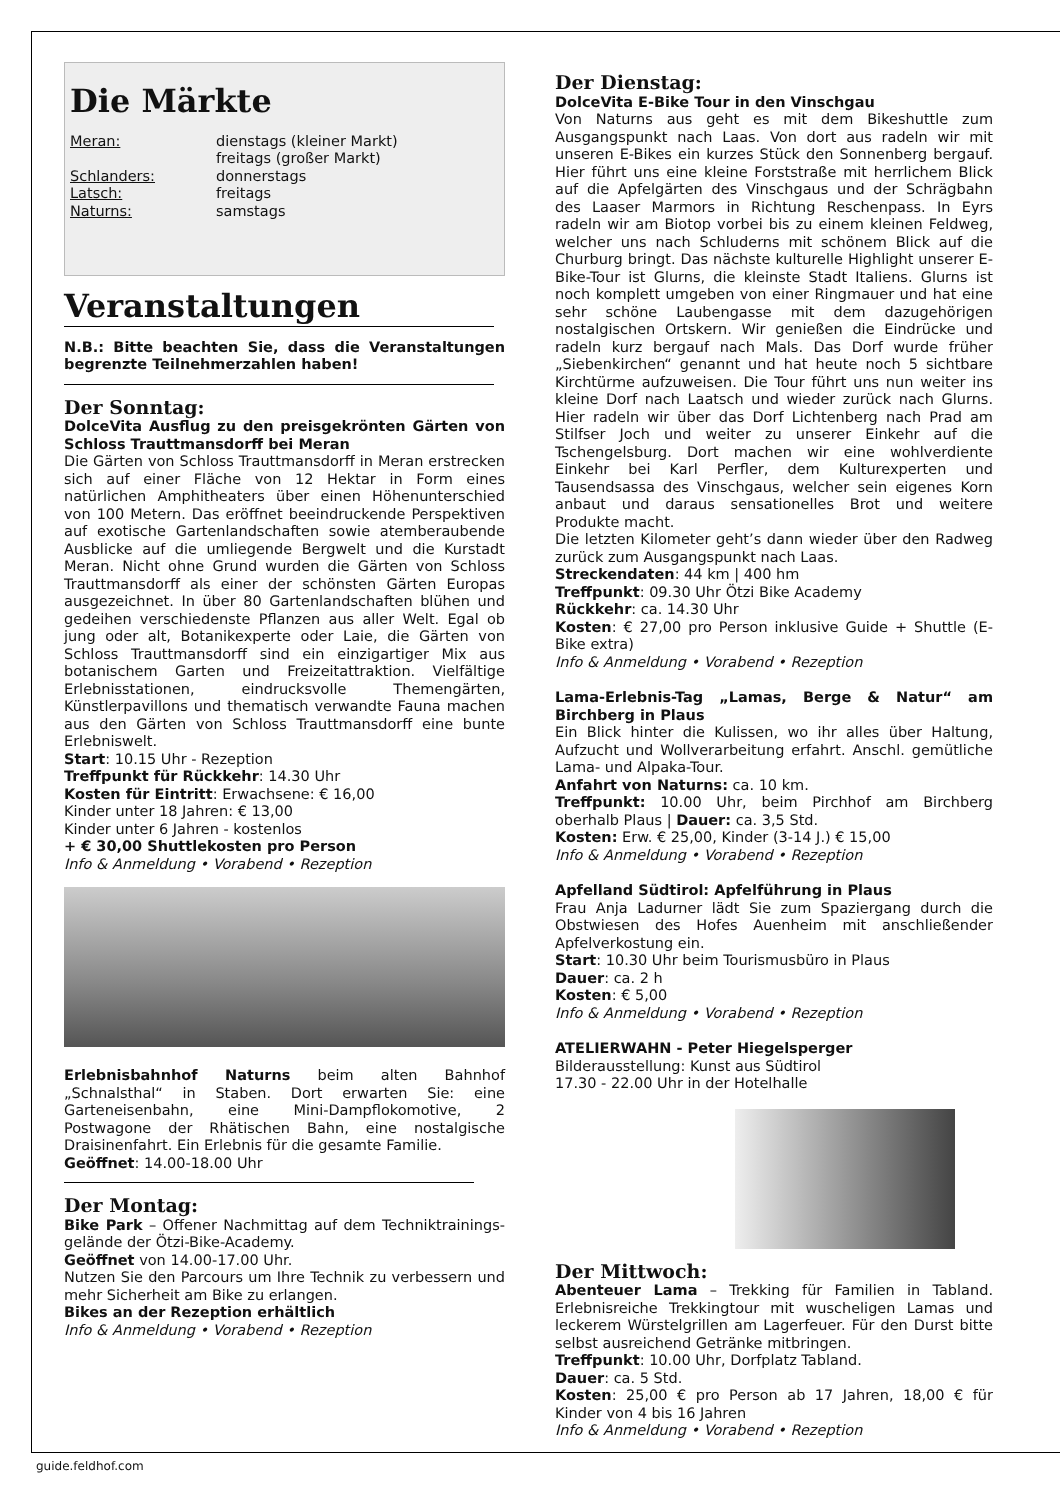Die Märkte
Meran: dienstags (kleiner Markt)
freitags (großer Markt)
Schlanders: donnerstags
Latsch: freitags
Naturns: samstags
Veranstaltungen
N.B.: Bitte beachten Sie, dass die Veranstaltungen begrenzte Teilnehmerzahlen haben!
Der Sonntag:
DolceVita Ausflug zu den preisgekrönten Gärten von Schloss Trauttmansdorff bei Meran
Die Gärten von Schloss Trauttmansdorff in Meran erstrecken sich auf einer Fläche von 12 Hektar in Form eines natürlichen Amphitheaters über einen Höhenunterschied von 100 Metern. Das eröffnet beeindruckende Perspektiven auf exotische Gartenlandschaften sowie atemberaubende Ausblicke auf die umliegende Bergwelt und die Kurstadt Meran. Nicht ohne Grund wurden die Gärten von Schloss Trauttmansdorff als einer der schönsten Gärten Europas ausgezeichnet. In über 80 Gartenlandschaften blühen und gedeihen verschiedenste Pflanzen aus aller Welt. Egal ob jung oder alt, Botanikexperte oder Laie, die Gärten von Schloss Trauttmansdorff sind ein einzigartiger Mix aus botanischem Garten und Freizeitattraktion. Vielfältige Erlebnisstationen, eindrucksvolle Themengärten, Künstlerpavillons und thematisch verwandte Fauna machen aus den Gärten von Schloss Trauttmansdorff eine bunte Erlebniswelt.
Start: 10.15 Uhr - Rezeption
Treffpunkt für Rückkehr: 14.30 Uhr
Kosten für Eintritt: Erwachsene: € 16,00
Kinder unter 18 Jahren: € 13,00
Kinder unter 6 Jahren - kostenlos
+ € 30,00 Shuttlekosten pro Person
Info & Anmeldung • Vorabend • Rezeption
Erlebnisbahnhof Naturns beim alten Bahnhof „Schnalsthal“ in Staben. Dort erwarten Sie: eine Garteneisenbahn, eine Mini-Dampflokomotive, 2 Postwagone der Rhätischen Bahn, eine nostalgische Draisinenfahrt. Ein Erlebnis für die gesamte Familie.
Geöffnet: 14.00-18.00 Uhr
Der Montag:
Bike Park – Offener Nachmittag auf dem Techniktrainings-gelände der Ötzi-Bike-Academy.
Geöffnet von 14.00-17.00 Uhr.
Nutzen Sie den Parcours um Ihre Technik zu verbessern und mehr Sicherheit am Bike zu erlangen.
Bikes an der Rezeption erhältlich
Info & Anmeldung • Vorabend • Rezeption
Der Dienstag:
DolceVita E-Bike Tour in den Vinschgau
Von Naturns aus geht es mit dem Bikeshuttle zum Ausgangspunkt nach Laas. Von dort aus radeln wir mit unseren E-Bikes ein kurzes Stück den Sonnenberg bergauf. Hier führt uns eine kleine Forststraße mit herrlichem Blick auf die Apfelgärten des Vinschgaus und der Schrägbahn des Laaser Marmors in Richtung Reschenpass. In Eyrs radeln wir am Biotop vorbei bis zu einem kleinen Feldweg, welcher uns nach Schluderns mit schönem Blick auf die Churburg bringt. Das nächste kulturelle Highlight unserer E-Bike-Tour ist Glurns, die kleinste Stadt Italiens. Glurns ist noch komplett umgeben von einer Ringmauer und hat eine sehr schöne Laubengasse mit dem dazugehörigen nostalgischen Ortskern. Wir genießen die Eindrücke und radeln kurz bergauf nach Mals. Das Dorf wurde früher „Siebenkirchen“ genannt und hat heute noch 5 sichtbare Kirchtürme aufzuweisen. Die Tour führt uns nun weiter ins kleine Dorf nach Laatsch und wieder zurück nach Glurns. Hier radeln wir über das Dorf Lichtenberg nach Prad am Stilfser Joch und weiter zu unserer Einkehr auf die Tschengelsburg. Dort machen wir eine wohlverdiente Einkehr bei Karl Perfler, dem Kulturexperten und Tausendsassa des Vinschgaus, welcher sein eigenes Korn anbaut und daraus sensationelles Brot und weitere Produkte macht.
Die letzten Kilometer geht’s dann wieder über den Radweg zurück zum Ausgangspunkt nach Laas.
Streckendaten: 44 km | 400 hm
Treffpunkt: 09.30 Uhr Ötzi Bike Academy
Rückkehr: ca. 14.30 Uhr
Kosten: € 27,00 pro Person inklusive Guide + Shuttle (E-Bike extra)
Info & Anmeldung • Vorabend • Rezeption
Lama-Erlebnis-Tag „Lamas, Berge & Natur“ am Birchberg in Plaus
Ein Blick hinter die Kulissen, wo ihr alles über Haltung, Aufzucht und Wollverarbeitung erfahrt. Anschl. gemütliche Lama- und Alpaka-Tour.
Anfahrt von Naturns: ca. 10 km.
Treffpunkt: 10.00 Uhr, beim Pirchhof am Birchberg oberhalb Plaus | Dauer: ca. 3,5 Std.
Kosten: Erw. € 25,00, Kinder (3-14 J.) € 15,00
Info & Anmeldung • Vorabend • Rezeption
Apfelland Südtirol: Apfelführung in Plaus
Frau Anja Ladurner lädt Sie zum Spaziergang durch die Obstwiesen des Hofes Auenheim mit anschließender Apfelverkostung ein.
Start: 10.30 Uhr beim Tourismusbüro in Plaus
Dauer: ca. 2 h
Kosten: € 5,00
Info & Anmeldung • Vorabend • Rezeption
ATELIERWAHN - Peter Hiegelsperger
Bilderausstellung: Kunst aus Südtirol
17.30 - 22.00 Uhr in der Hotelhalle
Der Mittwoch:
Abenteuer Lama – Trekking für Familien in Tabland. Erlebnisreiche Trekkingtour mit wuscheligen Lamas und leckerem Würstelgrillen am Lagerfeuer. Für den Durst bitte selbst ausreichend Getränke mitbringen.
Treffpunkt: 10.00 Uhr, Dorfplatz Tabland.
Dauer: ca. 5 Std.
Kosten: 25,00 € pro Person ab 17 Jahren, 18,00 € für Kinder von 4 bis 16 Jahren
Info & Anmeldung • Vorabend • Rezeption
guide.feldhof.com